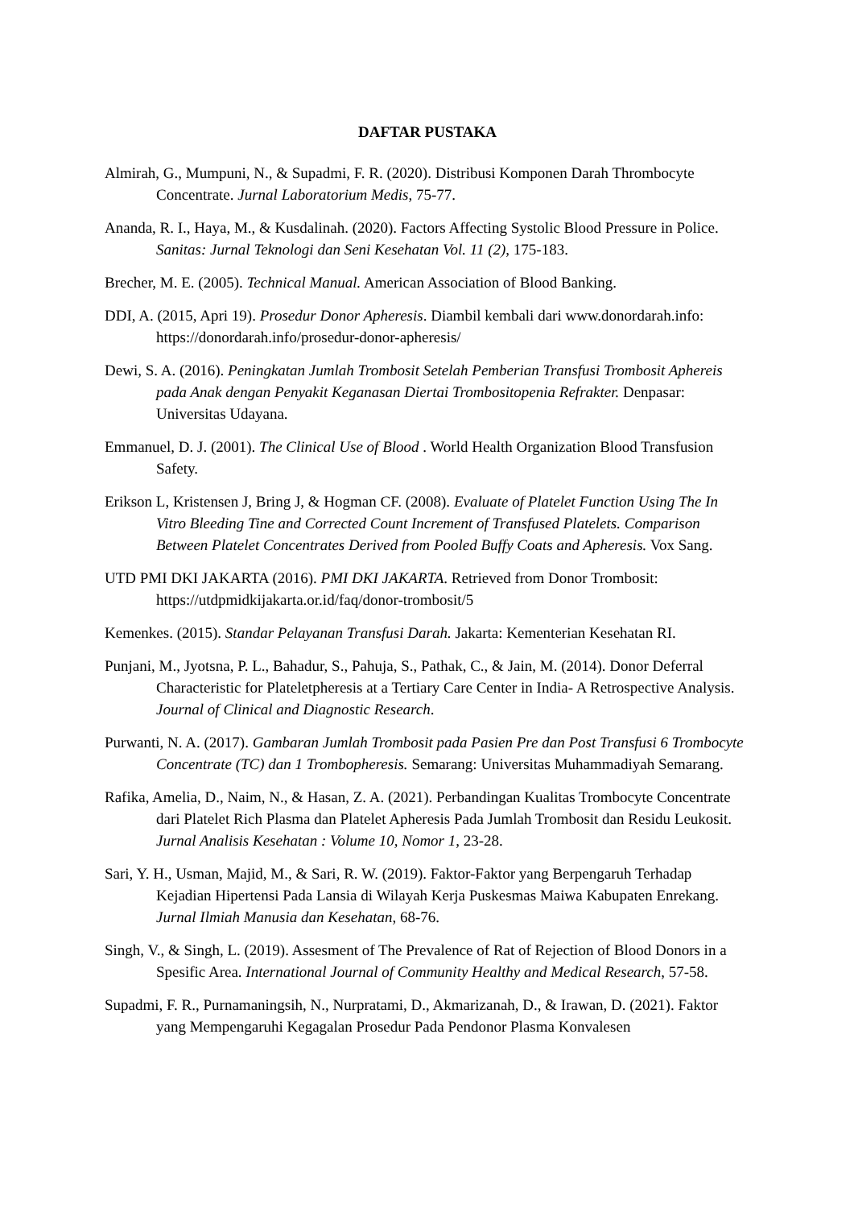DAFTAR PUSTAKA
Almirah, G., Mumpuni, N., & Supadmi, F. R. (2020). Distribusi Komponen Darah Thrombocyte Concentrate. Jurnal Laboratorium Medis, 75-77.
Ananda, R. I., Haya, M., & Kusdalinah. (2020). Factors Affecting Systolic Blood Pressure in Police. Sanitas: Jurnal Teknologi dan Seni Kesehatan Vol. 11 (2), 175-183.
Brecher, M. E. (2005). Technical Manual. American Association of Blood Banking.
DDI, A. (2015, Apri 19). Prosedur Donor Apheresis. Diambil kembali dari www.donordarah.info: https://donordarah.info/prosedur-donor-apheresis/
Dewi, S. A. (2016). Peningkatan Jumlah Trombosit Setelah Pemberian Transfusi Trombosit Aphereis pada Anak dengan Penyakit Keganasan Diertai Trombositopenia Refrakter. Denpasar: Universitas Udayana.
Emmanuel, D. J. (2001). The Clinical Use of Blood . World Health Organization Blood Transfusion Safety.
Erikson L, Kristensen J, Bring J, & Hogman CF. (2008). Evaluate of Platelet Function Using The In Vitro Bleeding Tine and Corrected Count Increment of Transfused Platelets. Comparison Between Platelet Concentrates Derived from Pooled Buffy Coats and Apheresis. Vox Sang.
UTD PMI DKI JAKARTA (2016). PMI DKI JAKARTA. Retrieved from Donor Trombosit: https://utdpmidkijakarta.or.id/faq/donor-trombosit/5
Kemenkes. (2015). Standar Pelayanan Transfusi Darah. Jakarta: Kementerian Kesehatan RI.
Punjani, M., Jyotsna, P. L., Bahadur, S., Pahuja, S., Pathak, C., & Jain, M. (2014). Donor Deferral Characteristic for Plateletpheresis at a Tertiary Care Center in India- A Retrospective Analysis. Journal of Clinical and Diagnostic Research.
Purwanti, N. A. (2017). Gambaran Jumlah Trombosit pada Pasien Pre dan Post Transfusi 6 Trombocyte Concentrate (TC) dan 1 Trombopheresis. Semarang: Universitas Muhammadiyah Semarang.
Rafika, Amelia, D., Naim, N., & Hasan, Z. A. (2021). Perbandingan Kualitas Trombocyte Concentrate dari Platelet Rich Plasma dan Platelet Apheresis Pada Jumlah Trombosit dan Residu Leukosit. Jurnal Analisis Kesehatan : Volume 10, Nomor 1, 23-28.
Sari, Y. H., Usman, Majid, M., & Sari, R. W. (2019). Faktor-Faktor yang Berpengaruh Terhadap Kejadian Hipertensi Pada Lansia di Wilayah Kerja Puskesmas Maiwa Kabupaten Enrekang. Jurnal Ilmiah Manusia dan Kesehatan, 68-76.
Singh, V., & Singh, L. (2019). Assesment of The Prevalence of Rat of Rejection of Blood Donors in a Spesific Area. International Journal of Community Healthy and Medical Research, 57-58.
Supadmi, F. R., Purnamaningsih, N., Nurpratami, D., Akmarizanah, D., & Irawan, D. (2021). Faktor yang Mempengaruhi Kegagalan Prosedur Pada Pendonor Plasma Konvalesen